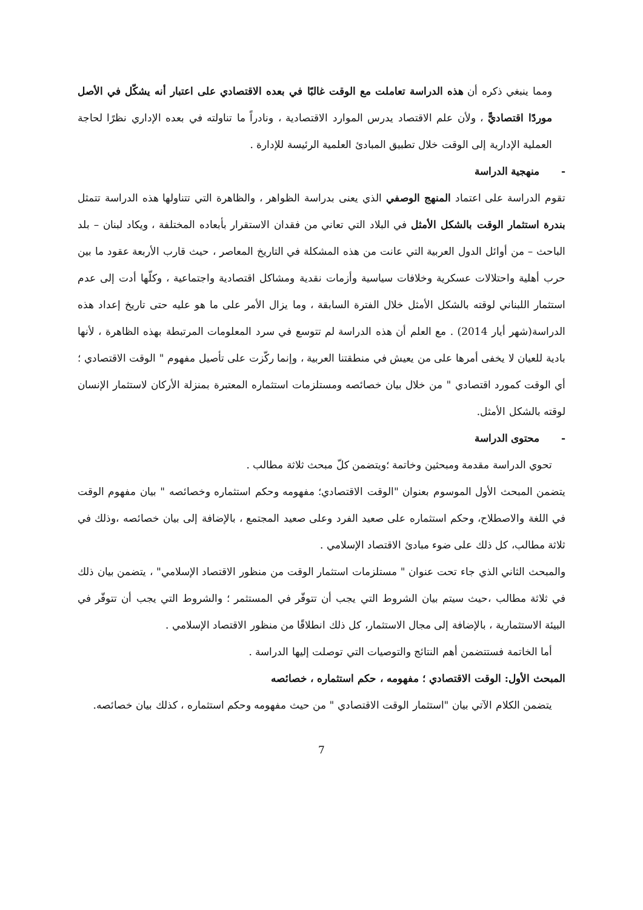ومما ينبغي ذكره أن هذه الدراسة تعاملت مع الوقت غالبًا في بعده الاقتصادي على اعتبار أنه يشكّل في الأصل موردًا اقتصاديًّ ، ولأن علم الاقتصاد يدرس الموارد الاقتصادية ، ونادراً ما تناولته في بعده الإداري نظرًا لحاجة العملية الإدارية إلى الوقت خلال تطبيق المبادئ العلمية الرئيسة للإدارة .
- منهجية الدراسة
تقوم الدراسة على اعتماد المنهج الوصفي الذي يعنى بدراسة الظواهر ، والظاهرة التي تتناولها هذه الدراسة تتمثل بندرة استثمار الوقت بالشكل الأمثل في البلاد التي تعاني من فقدان الاستقرار بأبعاده المختلفة ، ويكاد لبنان – بلد الباحث – من أوائل الدول العربية التي عانت من هذه المشكلة في التاريخ المعاصر ، حيث قارب الأربعة عقود ما بين حرب أهلية واحتلالات عسكرية وخلافات سياسية وأزمات نقدية ومشاكل اقتصادية واجتماعية ، وكلّها أدت إلى عدم استثمار اللبناني لوقته بالشكل الأمثل خلال الفترة السابقة ، وما يزال الأمر على ما هو عليه حتى تاريخ إعداد هذه الدراسة(شهر أيار 2014) . مع العلم أن هذه الدراسة لم تتوسع في سرد المعلومات المرتبطة بهذه الظاهرة ، لأنها بادية للعيان لا يخفى أمرها على من يعيش في منطقتنا العربية ، وإنما ركّزت على تأصيل مفهوم " الوقت الاقتصادي ؛ أي الوقت كمورد اقتصادي " من خلال بيان خصائصه ومستلزمات استثماره المعتبرة بمنزلة الأركان لاستثمار الإنسان لوقته بالشكل الأمثل.
- محتوى الدراسة
تحوي الدراسة مقدمة ومبحثين وخاتمة ؛ويتضمن كلّ مبحث ثلاثة مطالب .
يتضمن المبحث الأول الموسوم بعنوان "الوقت الاقتصادي؛ مفهومه وحكم استثماره وخصائصه " بيان مفهوم الوقت في اللغة والاصطلاح، وحكم استثماره على صعيد الفرد وعلى صعيد المجتمع ، بالإضافة إلى بيان خصائصه ،وذلك في ثلاثة مطالب، كل ذلك على ضوء مبادئ الاقتصاد الإسلامي .
والمبحث الثاني الذي جاء تحت عنوان " مستلزمات استثمار الوقت من منظور الاقتصاد الإسلامي" ، يتضمن بيان ذلك في ثلاثة مطالب ،حيث سيتم بيان الشروط التي يجب أن تتوفّر في المستثمر ؛ والشروط التي يجب أن تتوفّر في البيئة الاستثمارية ، بالإضافة إلى مجال الاستثمار، كل ذلك انطلاقًا من منظور الاقتصاد الإسلامي .
أما الخاتمة فستتضمن أهم النتائج والتوصيات التي توصلت إليها الدراسة .
المبحث الأول: الوقت الاقتصادي ؛ مفهومه ، حكم استثماره ، خصائصه
يتضمن الكلام الآتي بيان "استثمار الوقت الاقتصادي " من حيث مفهومه وحكم استثماره ، كذلك بيان خصائصه.
7